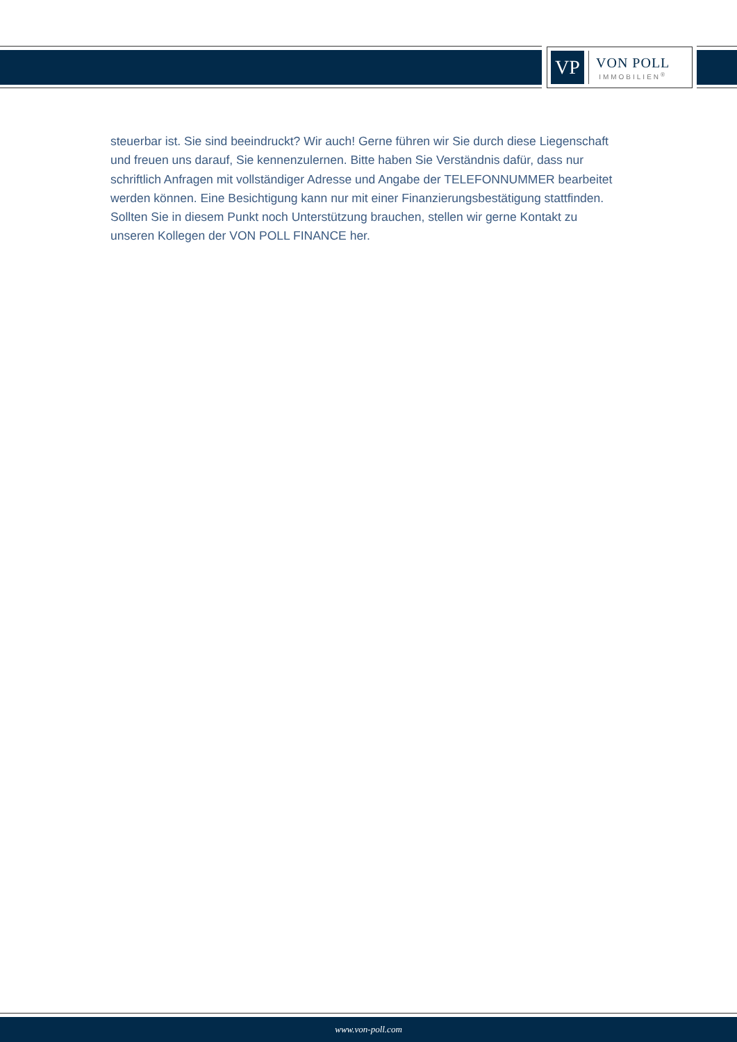VP
VON POLL
IMMOBILIEN<sup>®</sup>
steuerbar ist. Sie sind beeindruckt? Wir auch! Gerne führen wir Sie durch diese Liegenschaft und freuen uns darauf, Sie kennenzulernen. Bitte haben Sie Verständnis dafür, dass nur schriftlich Anfragen mit vollständiger Adresse und Angabe der TELEFONNUMMER bearbeitet werden können. Eine Besichtigung kann nur mit einer Finanzierungsbestätigung stattfinden. Sollten Sie in diesem Punkt noch Unterstützung brauchen, stellen wir gerne Kontakt zu unseren Kollegen der VON POLL FINANCE her.
www.von-poll.com